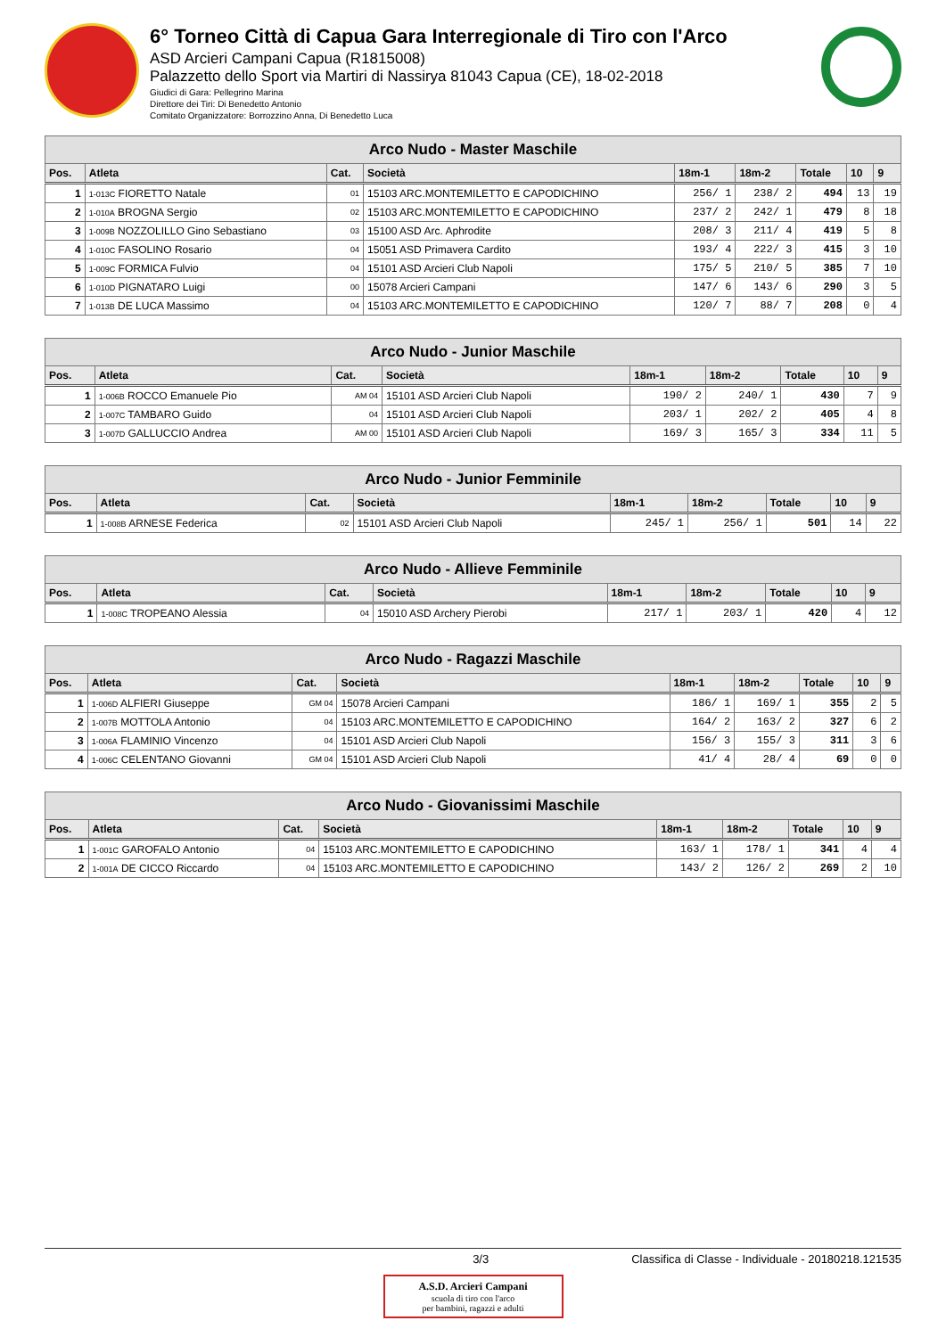6° Torneo Città di Capua Gara Interregionale di Tiro con l'Arco
ASD Arcieri Campani Capua (R1815008)
Palazzetto dello Sport via Martiri di Nassirya 81043 Capua (CE), 18-02-2018
Giudici di Gara: Pellegrino Marina
Direttore dei Tiri: Di Benedetto Antonio
Comitato Organizzatore: Borrozzino Anna, Di Benedetto Luca
| Arco Nudo - Master Maschile | | | | | | | | |
| --- | --- | --- | --- | --- | --- | --- | --- | --- |
| Pos. | Atleta | Cat. | Società | 18m-1 | 18m-2 | Totale | 10 | 9 |
| 1 | 1-013C FIORETTO Natale | 01 | 15103 ARC.MONTEMILETTO E CAPODICHINO | 256/ 1 | 238/ 2 | 494 | 13 | 19 |
| 2 | 1-010A BROGNA Sergio | 02 | 15103 ARC.MONTEMILETTO E CAPODICHINO | 237/ 2 | 242/ 1 | 479 | 8 | 18 |
| 3 | 1-009B NOZZOLILLO Gino Sebastiano | 03 | 15100 ASD Arc. Aphrodite | 208/ 3 | 211/ 4 | 419 | 5 | 8 |
| 4 | 1-010C FASOLINO Rosario | 04 | 15051 ASD Primavera Cardito | 193/ 4 | 222/ 3 | 415 | 3 | 10 |
| 5 | 1-009C FORMICA Fulvio | 04 | 15101 ASD Arcieri Club Napoli | 175/ 5 | 210/ 5 | 385 | 7 | 10 |
| 6 | 1-010D PIGNATARO Luigi | 00 | 15078 Arcieri Campani | 147/ 6 | 143/ 6 | 290 | 3 | 5 |
| 7 | 1-013B DE LUCA Massimo | 04 | 15103 ARC.MONTEMILETTO E CAPODICHINO | 120/ 7 | 88/ 7 | 208 | 0 | 4 |
| Arco Nudo - Junior Maschile | | | | | | | | |
| --- | --- | --- | --- | --- | --- | --- | --- | --- |
| Pos. | Atleta | Cat. | Società | 18m-1 | 18m-2 | Totale | 10 | 9 |
| 1 | 1-006B ROCCO Emanuele Pio | AM 04 | 15101 ASD Arcieri Club Napoli | 190/ 2 | 240/ 1 | 430 | 7 | 9 |
| 2 | 1-007C TAMBARO Guido | 04 | 15101 ASD Arcieri Club Napoli | 203/ 1 | 202/ 2 | 405 | 4 | 8 |
| 3 | 1-007D GALLUCCIO Andrea | AM 00 | 15101 ASD Arcieri Club Napoli | 169/ 3 | 165/ 3 | 334 | 11 | 5 |
| Arco Nudo - Junior Femminile | | | | | | | | |
| --- | --- | --- | --- | --- | --- | --- | --- | --- |
| Pos. | Atleta | Cat. | Società | 18m-1 | 18m-2 | Totale | 10 | 9 |
| 1 | 1-008B ARNESE Federica | 02 | 15101 ASD Arcieri Club Napoli | 245/ 1 | 256/ 1 | 501 | 14 | 22 |
| Arco Nudo - Allieve Femminile | | | | | | | | |
| --- | --- | --- | --- | --- | --- | --- | --- | --- |
| Pos. | Atleta | Cat. | Società | 18m-1 | 18m-2 | Totale | 10 | 9 |
| 1 | 1-008C TROPEANO Alessia | 04 | 15010 ASD Archery Pierobi | 217/ 1 | 203/ 1 | 420 | 4 | 12 |
| Arco Nudo - Ragazzi Maschile | | | | | | | | |
| --- | --- | --- | --- | --- | --- | --- | --- | --- |
| Pos. | Atleta | Cat. | Società | 18m-1 | 18m-2 | Totale | 10 | 9 |
| 1 | 1-006D ALFIERI Giuseppe | GM 04 | 15078 Arcieri Campani | 186/ 1 | 169/ 1 | 355 | 2 | 5 |
| 2 | 1-007B MOTTOLA Antonio | 04 | 15103 ARC.MONTEMILETTO E CAPODICHINO | 164/ 2 | 163/ 2 | 327 | 6 | 2 |
| 3 | 1-006A FLAMINIO Vincenzo | 04 | 15101 ASD Arcieri Club Napoli | 156/ 3 | 155/ 3 | 311 | 3 | 6 |
| 4 | 1-006C CELENTANO Giovanni | GM 04 | 15101 ASD Arcieri Club Napoli | 41/ 4 | 28/ 4 | 69 | 0 | 0 |
| Arco Nudo - Giovanissimi Maschile | | | | | | | | |
| --- | --- | --- | --- | --- | --- | --- | --- | --- |
| Pos. | Atleta | Cat. | Società | 18m-1 | 18m-2 | Totale | 10 | 9 |
| 1 | 1-001C GAROFALO Antonio | 04 | 15103 ARC.MONTEMILETTO E CAPODICHINO | 163/ 1 | 178/ 1 | 341 | 4 | 4 |
| 2 | 1-001A DE CICCO Riccardo | 04 | 15103 ARC.MONTEMILETTO E CAPODICHINO | 143/ 2 | 126/ 2 | 269 | 2 | 10 |
3/3 Classifica di Classe - Individuale - 20180218.121535
A.S.D. Arcieri Campani
scuola di tiro con l'arco
per bambini, ragazzi e adulti